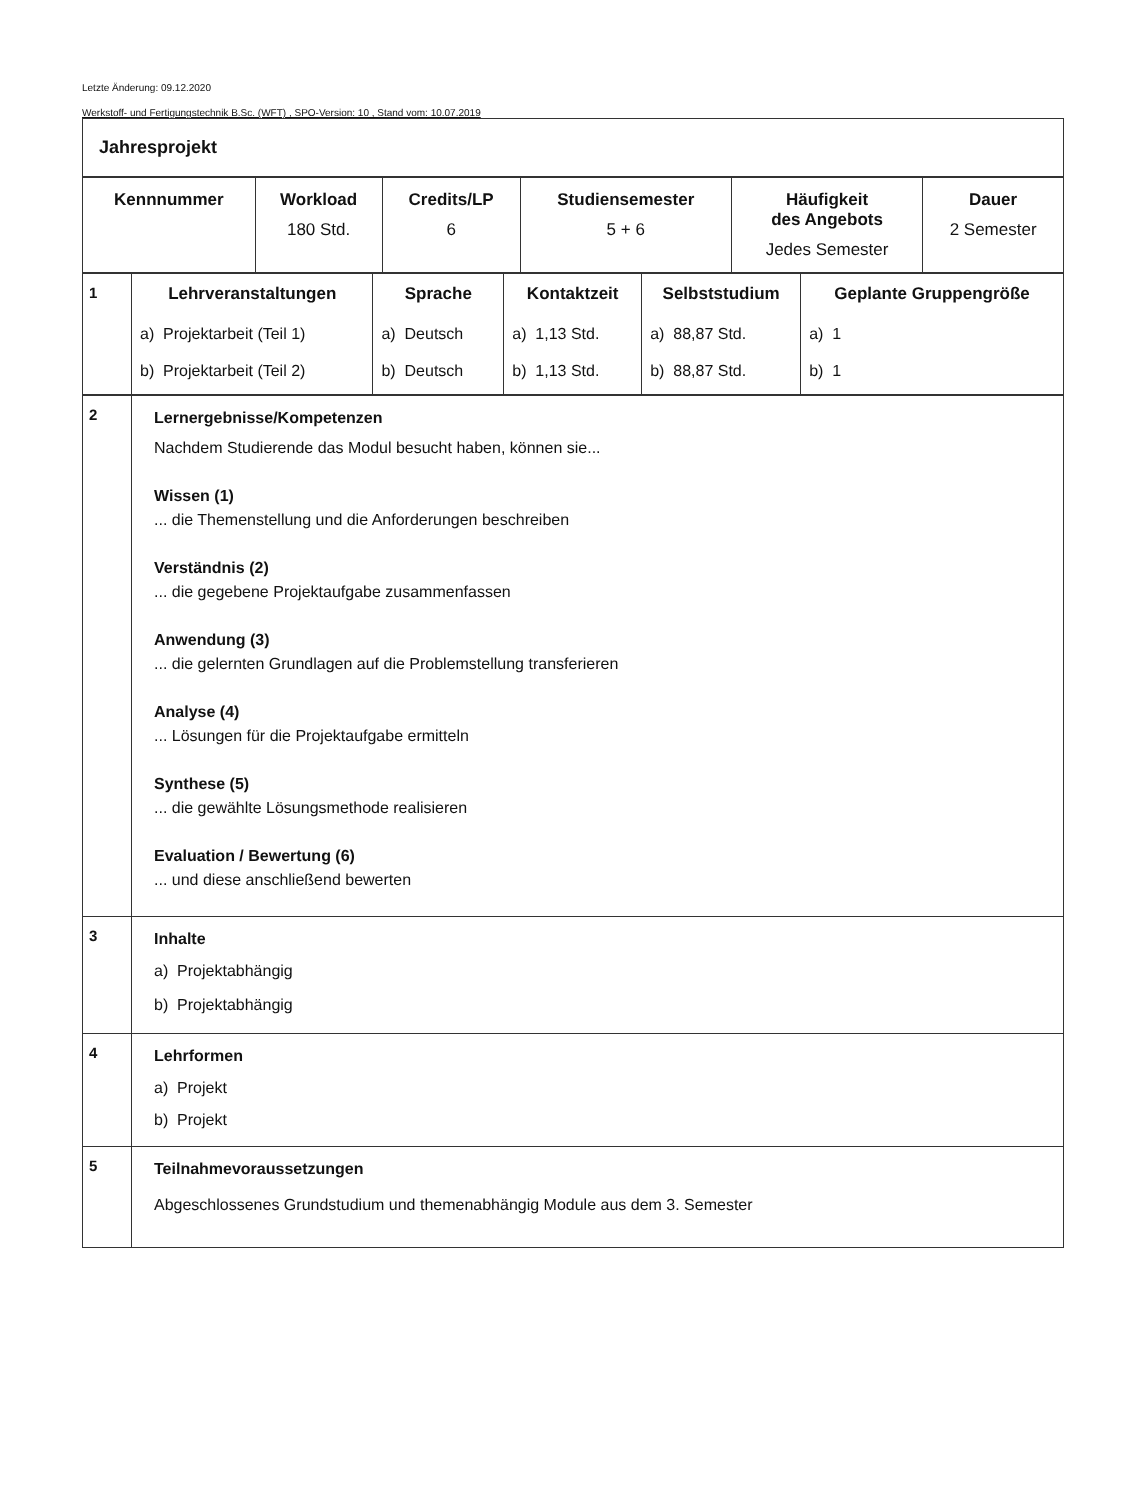Letzte Änderung: 09.12.2020
Werkstoff- und Fertigungstechnik B.Sc. (WFT) , SPO-Version: 10 , Stand vom: 10.07.2019
| Jahresprojekt |
| Kennnummer | Workload 180 Std. | Credits/LP 6 | Studiensemester 5 + 6 | Häufigkeit des Angebots Jedes Semester | Dauer 2 Semester |
| --- | --- | --- | --- | --- | --- |
| 1 | Lehrveranstaltungen | Sprache | Kontaktzeit | Selbststudium | Geplante Gruppengröße |
| | a) Projektarbeit (Teil 1) | a) Deutsch | a) 1,13 Std. | a) 88,87 Std. | a) 1 |
| | b) Projektarbeit (Teil 2) | b) Deutsch | b) 1,13 Std. | b) 88,87 Std. | b) 1 |
| 2 | Lernergebnisse/Kompetenzen Nachdem Studierende das Modul besucht haben, können sie... Wissen (1) ... die Themenstellung und die Anforderungen beschreiben Verständnis (2) ... die gegebene Projektaufgabe zusammenfassen Anwendung (3) ... die gelernten Grundlagen auf die Problemstellung transferieren Analyse (4) ... Lösungen für die Projektaufgabe ermitteln Synthese (5) ... die gewählte Lösungsmethode realisieren Evaluation / Bewertung (6) ... und diese anschließend bewerten |
| 3 | Inhalte a) Projektabhängig b) Projektabhängig |
| 4 | Lehrformen a) Projekt b) Projekt |
| 5 | Teilnahmevoraussetzungen Abgeschlossenes Grundstudium und themenabhängig Module aus dem 3. Semester |